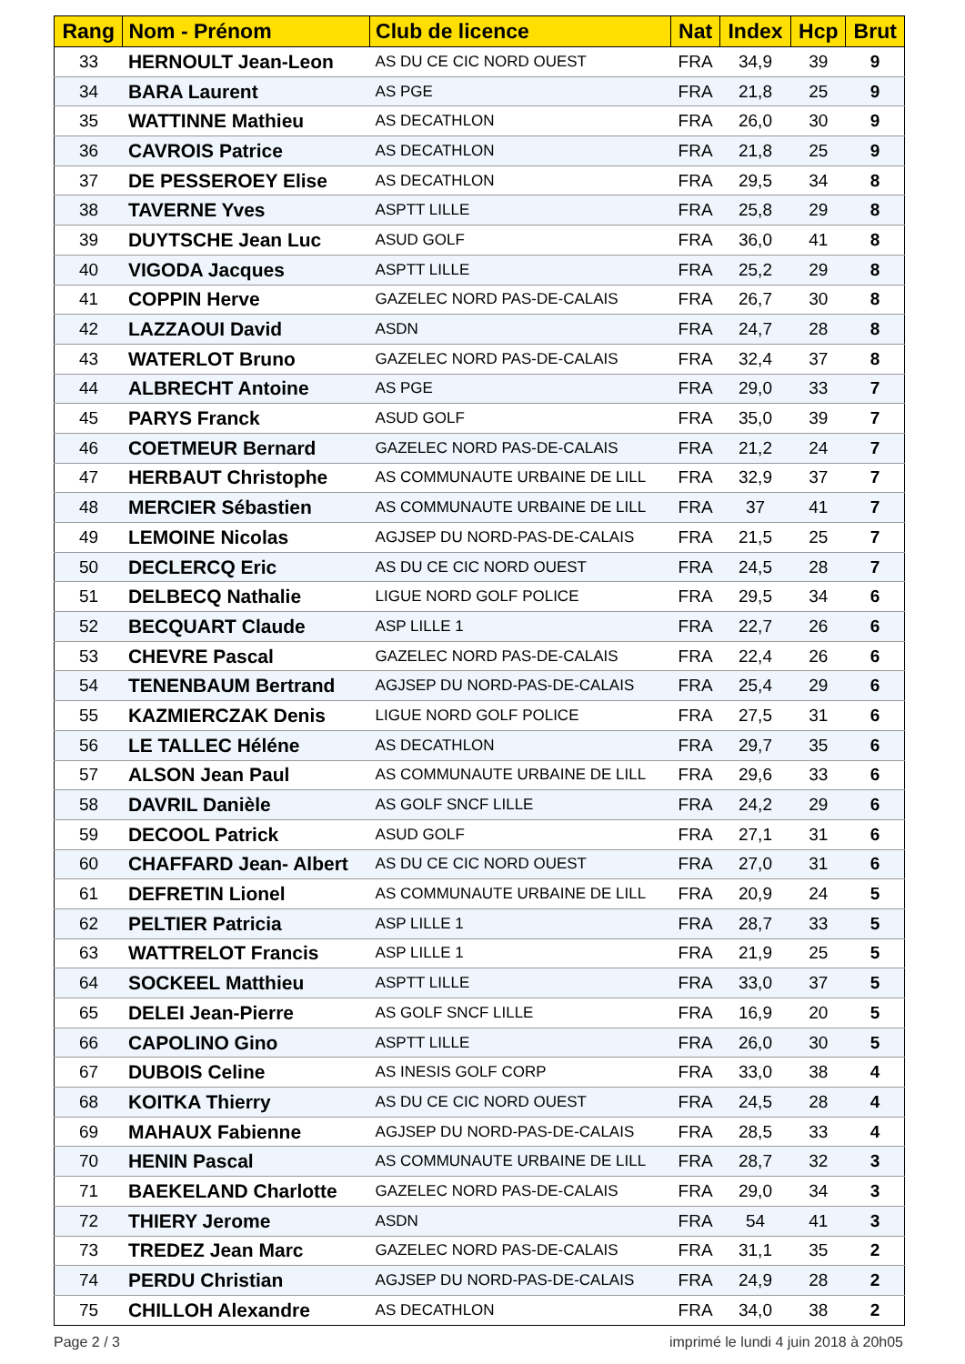| Rang | Nom - Prénom | Club de licence | Nat | Index | Hcp | Brut |
| --- | --- | --- | --- | --- | --- | --- |
| 33 | HERNOULT Jean-Leon | AS DU CE CIC NORD OUEST | FRA | 34,9 | 39 | 9 |
| 34 | BARA Laurent | AS PGE | FRA | 21,8 | 25 | 9 |
| 35 | WATTINNE Mathieu | AS DECATHLON | FRA | 26,0 | 30 | 9 |
| 36 | CAVROIS Patrice | AS DECATHLON | FRA | 21,8 | 25 | 9 |
| 37 | DE PESSEROEY Elise | AS DECATHLON | FRA | 29,5 | 34 | 8 |
| 38 | TAVERNE Yves | ASPTT LILLE | FRA | 25,8 | 29 | 8 |
| 39 | DUYTSCHE Jean Luc | ASUD GOLF | FRA | 36,0 | 41 | 8 |
| 40 | VIGODA Jacques | ASPTT LILLE | FRA | 25,2 | 29 | 8 |
| 41 | COPPIN Herve | GAZELEC NORD PAS-DE-CALAIS | FRA | 26,7 | 30 | 8 |
| 42 | LAZZAOUI David | ASDN | FRA | 24,7 | 28 | 8 |
| 43 | WATERLOT Bruno | GAZELEC NORD PAS-DE-CALAIS | FRA | 32,4 | 37 | 8 |
| 44 | ALBRECHT Antoine | AS PGE | FRA | 29,0 | 33 | 7 |
| 45 | PARYS Franck | ASUD GOLF | FRA | 35,0 | 39 | 7 |
| 46 | COETMEUR Bernard | GAZELEC NORD PAS-DE-CALAIS | FRA | 21,2 | 24 | 7 |
| 47 | HERBAUT Christophe | AS COMMUNAUTE URBAINE DE LILL | FRA | 32,9 | 37 | 7 |
| 48 | MERCIER Sébastien | AS COMMUNAUTE URBAINE DE LILL | FRA | 37 | 41 | 7 |
| 49 | LEMOINE Nicolas | AGJSEP DU NORD-PAS-DE-CALAIS | FRA | 21,5 | 25 | 7 |
| 50 | DECLERCQ Eric | AS DU CE CIC NORD OUEST | FRA | 24,5 | 28 | 7 |
| 51 | DELBECQ Nathalie | LIGUE NORD GOLF POLICE | FRA | 29,5 | 34 | 6 |
| 52 | BECQUART Claude | ASP LILLE 1 | FRA | 22,7 | 26 | 6 |
| 53 | CHEVRE Pascal | GAZELEC NORD PAS-DE-CALAIS | FRA | 22,4 | 26 | 6 |
| 54 | TENENBAUM Bertrand | AGJSEP DU NORD-PAS-DE-CALAIS | FRA | 25,4 | 29 | 6 |
| 55 | KAZMIERCZAK Denis | LIGUE NORD GOLF POLICE | FRA | 27,5 | 31 | 6 |
| 56 | LE TALLEC Héléne | AS DECATHLON | FRA | 29,7 | 35 | 6 |
| 57 | ALSON Jean Paul | AS COMMUNAUTE URBAINE DE LILL | FRA | 29,6 | 33 | 6 |
| 58 | DAVRIL Danièle | AS GOLF SNCF LILLE | FRA | 24,2 | 29 | 6 |
| 59 | DECOOL Patrick | ASUD GOLF | FRA | 27,1 | 31 | 6 |
| 60 | CHAFFARD Jean- Albert | AS DU CE CIC NORD OUEST | FRA | 27,0 | 31 | 6 |
| 61 | DEFRETIN Lionel | AS COMMUNAUTE URBAINE DE LILL | FRA | 20,9 | 24 | 5 |
| 62 | PELTIER Patricia | ASP LILLE 1 | FRA | 28,7 | 33 | 5 |
| 63 | WATTRELOT Francis | ASP LILLE 1 | FRA | 21,9 | 25 | 5 |
| 64 | SOCKEEL Matthieu | ASPTT LILLE | FRA | 33,0 | 37 | 5 |
| 65 | DELEI Jean-Pierre | AS GOLF SNCF LILLE | FRA | 16,9 | 20 | 5 |
| 66 | CAPOLINO Gino | ASPTT LILLE | FRA | 26,0 | 30 | 5 |
| 67 | DUBOIS Celine | AS INESIS GOLF CORP | FRA | 33,0 | 38 | 4 |
| 68 | KOITKA Thierry | AS DU CE CIC NORD OUEST | FRA | 24,5 | 28 | 4 |
| 69 | MAHAUX Fabienne | AGJSEP DU NORD-PAS-DE-CALAIS | FRA | 28,5 | 33 | 4 |
| 70 | HENIN Pascal | AS COMMUNAUTE URBAINE DE LILL | FRA | 28,7 | 32 | 3 |
| 71 | BAEKELAND Charlotte | GAZELEC NORD PAS-DE-CALAIS | FRA | 29,0 | 34 | 3 |
| 72 | THIERY Jerome | ASDN | FRA | 54 | 41 | 3 |
| 73 | TREDEZ Jean Marc | GAZELEC NORD PAS-DE-CALAIS | FRA | 31,1 | 35 | 2 |
| 74 | PERDU Christian | AGJSEP DU NORD-PAS-DE-CALAIS | FRA | 24,9 | 28 | 2 |
| 75 | CHILLOH Alexandre | AS DECATHLON | FRA | 34,0 | 38 | 2 |
Page 2 / 3 imprimé le lundi 4 juin 2018 à 20h05